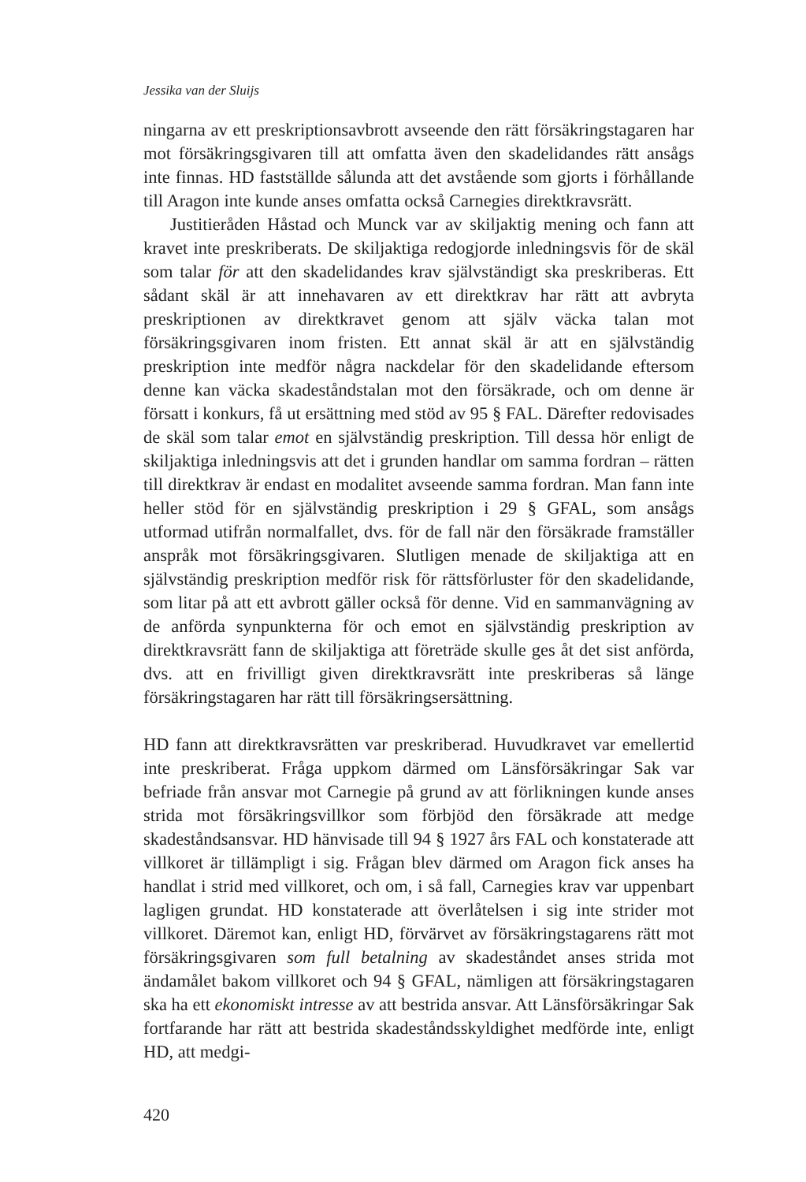Jessika van der Sluijs
ningarna av ett preskriptionsavbrott avseende den rätt försäkringstagaren har mot försäkringsgivaren till att omfatta även den skadelidandes rätt ansågs inte finnas. HD fastställde sålunda att det avstående som gjorts i förhållande till Aragon inte kunde anses omfatta också Carnegies direktkravsrätt.
Justitieråden Håstad och Munck var av skiljaktig mening och fann att kravet inte preskriberats. De skiljaktiga redogjorde inledningsvis för de skäl som talar för att den skadelidandes krav självständigt ska preskriberas. Ett sådant skäl är att innehavaren av ett direktkrav har rätt att avbryta preskriptionen av direktkravet genom att själv väcka talan mot försäkringsgivaren inom fristen. Ett annat skäl är att en självständig preskription inte medför några nackdelar för den skadelidande eftersom denne kan väcka skadeståndstalan mot den försäkrade, och om denne är försatt i konkurs, få ut ersättning med stöd av 95 § FAL. Därefter redovisades de skäl som talar emot en självständig preskription. Till dessa hör enligt de skiljaktiga inledningsvis att det i grunden handlar om samma fordran – rätten till direktkrav är endast en modalitet avseende samma fordran. Man fann inte heller stöd för en självständig preskription i 29 § GFAL, som ansågs utformad utifrån normalfallet, dvs. för de fall när den försäkrade framställer anspråk mot försäkringsgivaren. Slutligen menade de skiljaktiga att en självständig preskription medför risk för rättsförluster för den skadelidande, som litar på att ett avbrott gäller också för denne. Vid en sammanvägning av de anförda synpunkterna för och emot en självständig preskription av direktkravsrätt fann de skiljaktiga att företräde skulle ges åt det sist anförda, dvs. att en frivilligt given direktkravsrätt inte preskriberas så länge försäkringstagaren har rätt till försäkringsersättning.
HD fann att direktkravsrätten var preskriberad. Huvudkravet var emellertid inte preskriberat. Fråga uppkom därmed om Länsförsäkringar Sak var befriade från ansvar mot Carnegie på grund av att förlikningen kunde anses strida mot försäkringsvillkor som förbjöd den försäkrade att medge skadeståndsansvar. HD hänvisade till 94 § 1927 års FAL och konstaterade att villkoret är tillämpligt i sig. Frågan blev därmed om Aragon fick anses ha handlat i strid med villkoret, och om, i så fall, Carnegies krav var uppenbart lagligen grundat. HD konstaterade att överlåtelsen i sig inte strider mot villkoret. Däremot kan, enligt HD, förvärvet av försäkringstagarens rätt mot försäkringsgivaren som full betalning av skadeståndet anses strida mot ändamålet bakom villkoret och 94 § GFAL, nämligen att försäkringstagaren ska ha ett ekonomiskt intresse av att bestrida ansvar. Att Länsförsäkringar Sak fortfarande har rätt att bestrida skadeståndsskyldighet medförde inte, enligt HD, att medgi-
420